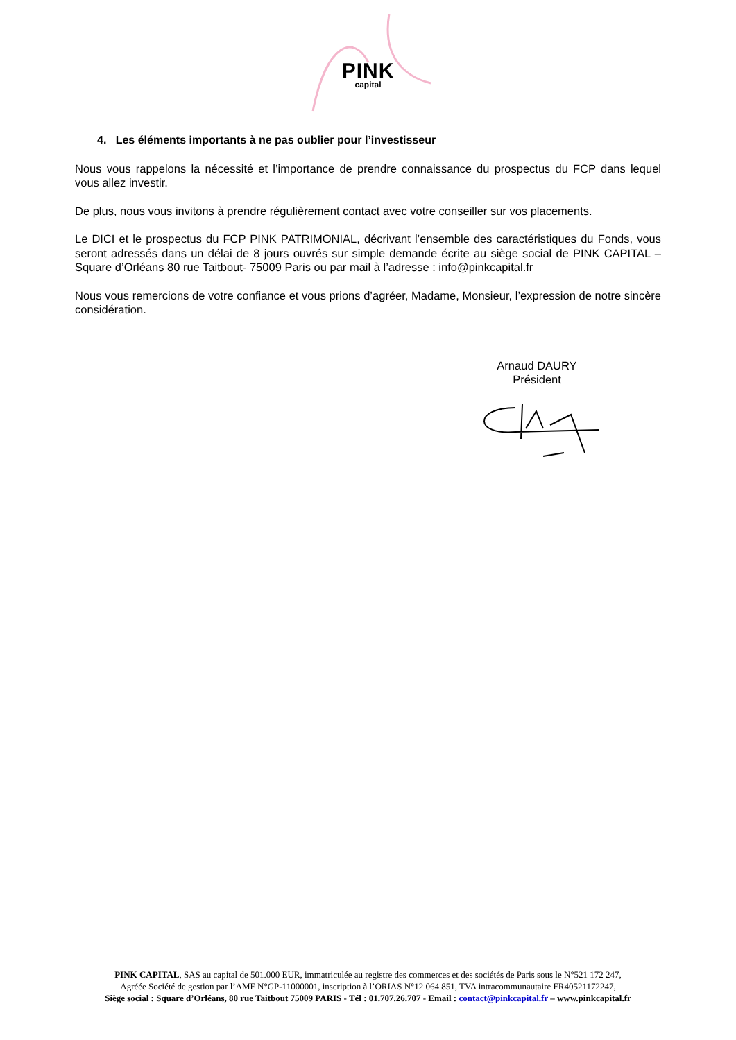PINK
capital
4. Les éléments importants à ne pas oublier pour l’investisseur
Nous vous rappelons la nécessité et l’importance de prendre connaissance du prospectus du FCP dans lequel vous allez investir.
De plus, nous vous invitons à prendre régulièrement contact avec votre conseiller sur vos placements.
Le DICI et le prospectus du FCP PINK PATRIMONIAL, décrivant l’ensemble des caractéristiques du Fonds, vous seront adressés dans un délai de 8 jours ouvrés sur simple demande écrite au siège social de PINK CAPITAL – Square d’Orléans 80 rue Taitbout- 75009 Paris ou par mail à l’adresse : info@pinkcapital.fr
Nous vous remercions de votre confiance et vous prions d’agréer, Madame, Monsieur, l’expression de notre sincère considération.
Arnaud DAURY
Président
PINK CAPITAL, SAS au capital de 501.000 EUR, immatriculée au registre des commerces et des sociétés de Paris sous le N°521 172 247,
Agréée Société de gestion par l’AMF N°GP-11000001, inscription à l’ORIAS N°12 064 851, TVA intracommunautaire FR40521172247,
Siège social : Square d’Orléans, 80 rue Taitbout 75009 PARIS - Tél : 01.707.26.707 - Email : contact@pinkcapital.fr – www.pinkcapital.fr